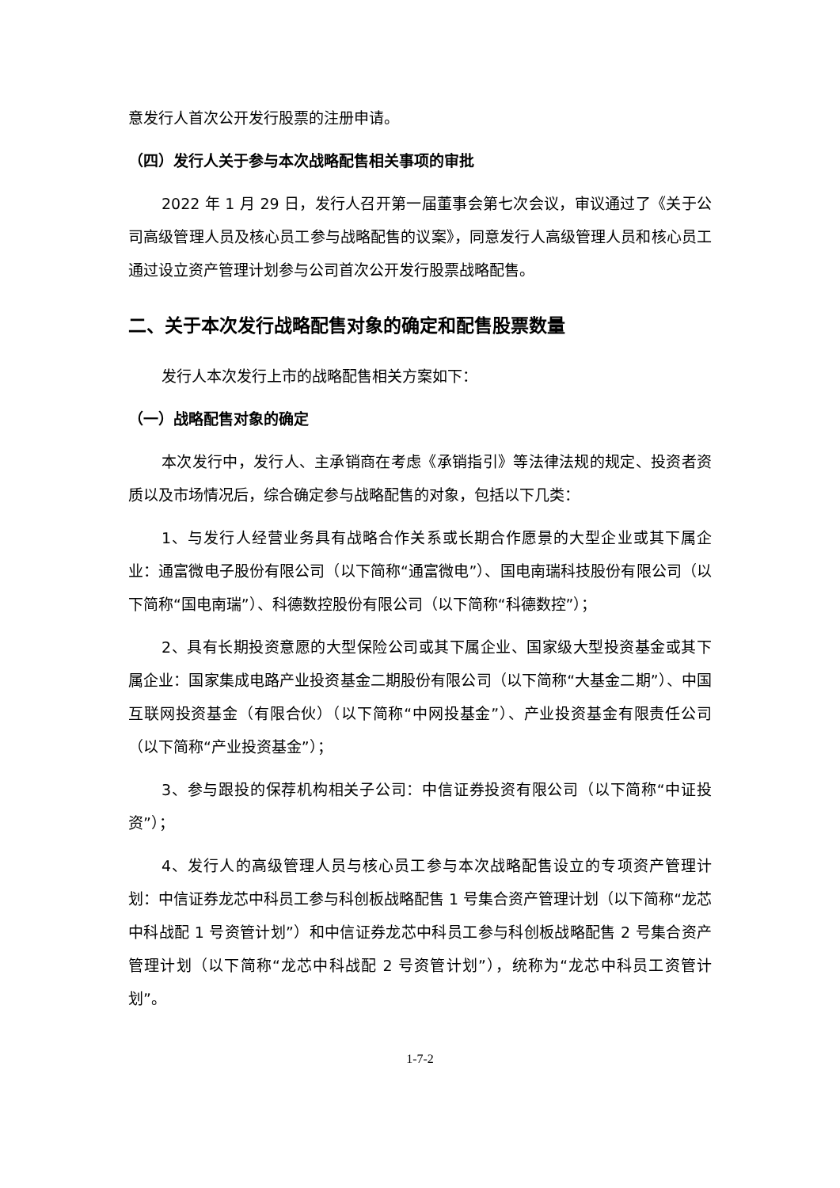意发行人首次公开发行股票的注册申请。
（四）发行人关于参与本次战略配售相关事项的审批
2022 年 1 月 29 日，发行人召开第一届董事会第七次会议，审议通过了《关于公司高级管理人员及核心员工参与战略配售的议案》，同意发行人高级管理人员和核心员工通过设立资产管理计划参与公司首次公开发行股票战略配售。
二、关于本次发行战略配售对象的确定和配售股票数量
发行人本次发行上市的战略配售相关方案如下：
（一）战略配售对象的确定
本次发行中，发行人、主承销商在考虑《承销指引》等法律法规的规定、投资者资质以及市场情况后，综合确定参与战略配售的对象，包括以下几类：
1、与发行人经营业务具有战略合作关系或长期合作愿景的大型企业或其下属企业：通富微电子股份有限公司（以下简称“通富微电”）、国电南瑞科技股份有限公司（以下简称“国电南瑞”）、科德数控股份有限公司（以下简称“科德数控”）；
2、具有长期投资意愿的大型保险公司或其下属企业、国家级大型投资基金或其下属企业：国家集成电路产业投资基金二期股份有限公司（以下简称“大基金二期”）、中国互联网投资基金（有限合伙）（以下简称“中网投基金”）、产业投资基金有限责任公司（以下简称“产业投资基金”）；
3、参与跟投的保荐机构相关子公司：中信证券投资有限公司（以下简称“中证投资”）；
4、发行人的高级管理人员与核心员工参与本次战略配售设立的专项资产管理计划：中信证券龙芯中科员工参与科创板战略配售 1 号集合资产管理计划（以下简称“龙芯中科战配 1 号资管计划”）和中信证券龙芯中科员工参与科创板战略配售 2 号集合资产管理计划（以下简称“龙芯中科战配 2 号资管计划”），统称为“龙芯中科员工资管计划”。
1-7-2